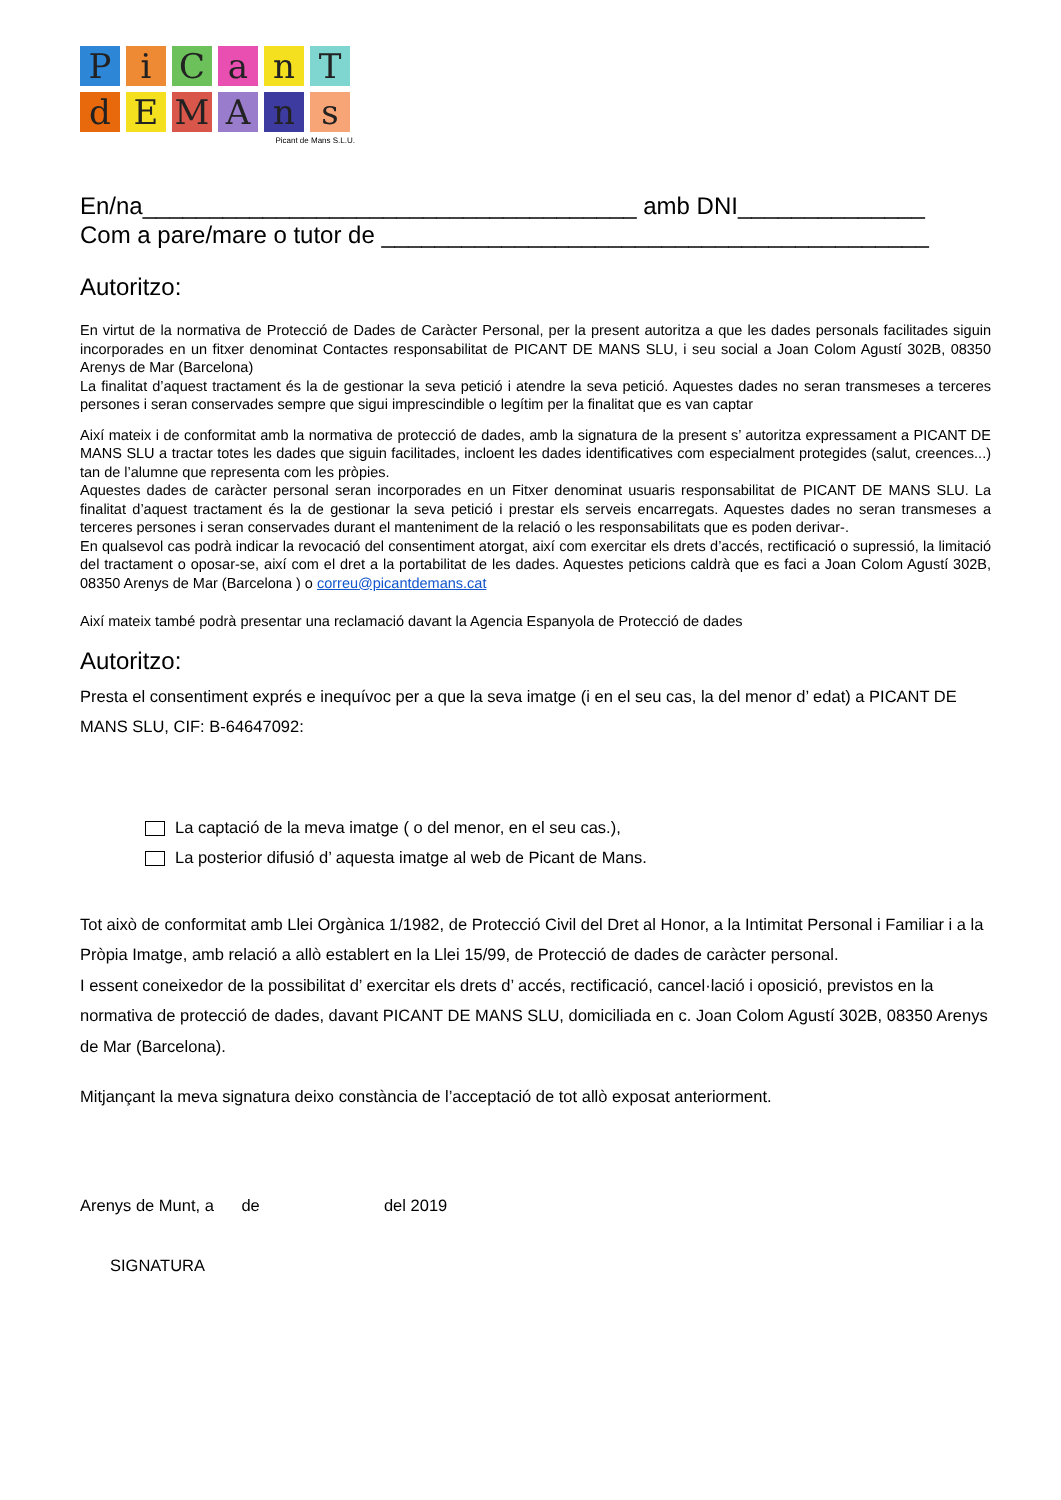P
i
C
a
n
T
d
E
M
A
n
s
Picant de Mans S.L.U.
En/na_____________________________________ amb DNI______________
Com a pare/mare o tutor de _________________________________________
Autoritzo:
En virtut de la normativa de Protecció de Dades de Caràcter Personal, per la present autoritza a que les dades personals facilitades siguin incorporades en un fitxer denominat Contactes responsabilitat de PICANT DE MANS SLU, i seu social a Joan Colom Agustí 302B, 08350 Arenys de Mar (Barcelona)
La finalitat d’aquest tractament és la de gestionar la seva petició i atendre la seva petició. Aquestes dades no seran transmeses a terceres persones i seran conservades sempre que sigui imprescindible o legítim per la finalitat que es van captar
Així mateix i de conformitat amb la normativa de protecció de dades, amb la signatura de la present s’ autoritza expressament a PICANT DE MANS SLU a tractar totes les dades que siguin facilitades, incloent les dades identificatives com especialment protegides (salut, creences...) tan de l’alumne que representa com les pròpies.
Aquestes dades de caràcter personal seran incorporades en un Fitxer denominat usuaris responsabilitat de PICANT DE MANS SLU. La finalitat d’aquest tractament és la de gestionar la seva petició i prestar els serveis encarregats. Aquestes dades no seran transmeses a terceres persones i seran conservades durant el manteniment de la relació o les responsabilitats que es poden derivar-.
En qualsevol cas podrà indicar la revocació del consentiment atorgat, així com exercitar els drets d’accés, rectificació o supressió, la limitació del tractament o oposar-se, així com el dret a la portabilitat de les dades. Aquestes peticions caldrà que es faci a Joan Colom Agustí 302B, 08350 Arenys de Mar (Barcelona ) o correu@picantdemans.cat
Així mateix també podrà presentar una reclamació davant la Agencia Espanyola de Protecció de dades
Autoritzo:
Presta el consentiment exprés e inequívoc per a que la seva imatge (i en el seu cas, la del menor d’ edat) a PICANT DE MANS SLU, CIF: B-64647092:
La captació de la meva imatge ( o del menor, en el seu cas.),
La posterior difusió d’ aquesta imatge al web de Picant de Mans.
Tot això de conformitat amb Llei Orgànica 1/1982, de Protecció Civil del Dret al Honor, a la Intimitat Personal i Familiar i a la Pròpia Imatge, amb relació a allò establert en la Llei 15/99, de Protecció de dades de caràcter personal.
I essent coneixedor de la possibilitat d’ exercitar els drets d’ accés, rectificació, cancel·lació i oposició, previstos en la normativa de protecció de dades, davant PICANT DE MANS SLU, domiciliada en c. Joan Colom Agustí 302B, 08350 Arenys de Mar (Barcelona).
Mitjançant la meva signatura deixo constància de l’acceptació de tot allò exposat anteriorment.
Arenys de Munt, a de del 2019
SIGNATURA